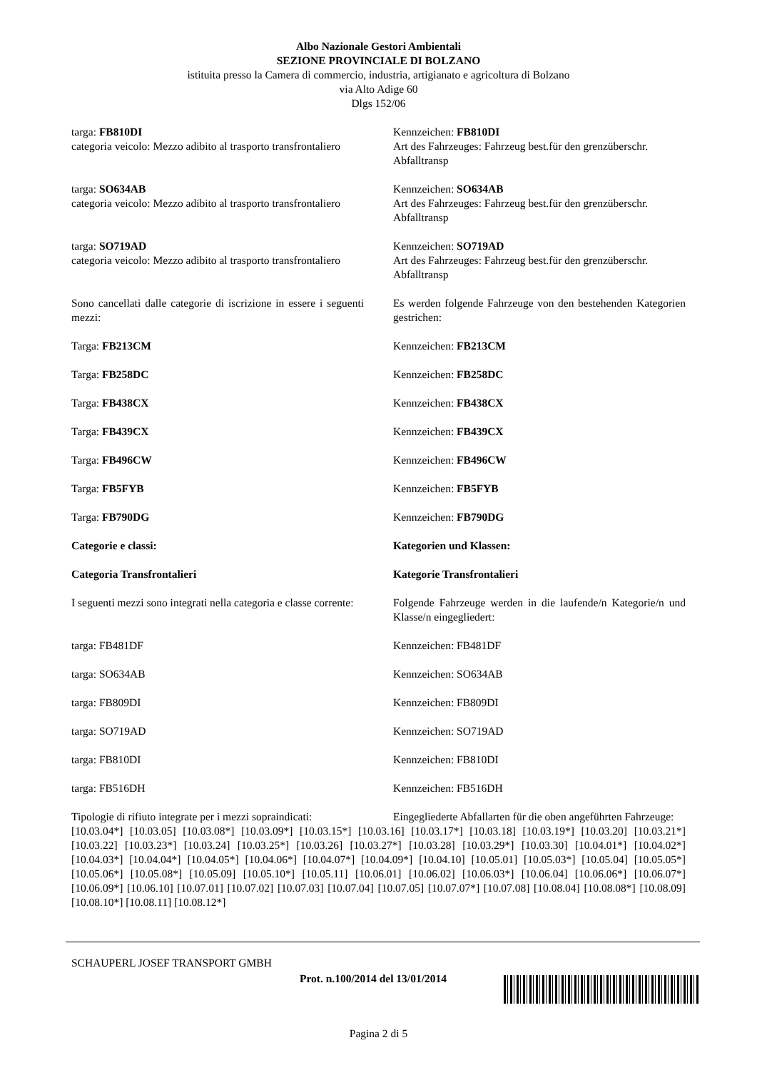Albo Nazionale Gestori Ambientali
SEZIONE PROVINCIALE DI BOLZANO
istituita presso la Camera di commercio, industria, artigianato e agricoltura di Bolzano
via Alto Adige 60
Dlgs 152/06
targa: FB810DI
categoria veicolo: Mezzo adibito al trasporto transfrontaliero
Kennzeichen: FB810DI
Art des Fahrzeuges: Fahrzeug best.für den grenzüberschr. Abfalltransp
targa: SO634AB
categoria veicolo: Mezzo adibito al trasporto transfrontaliero
Kennzeichen: SO634AB
Art des Fahrzeuges: Fahrzeug best.für den grenzüberschr. Abfalltransp
targa: SO719AD
categoria veicolo: Mezzo adibito al trasporto transfrontaliero
Kennzeichen: SO719AD
Art des Fahrzeuges: Fahrzeug best.für den grenzüberschr. Abfalltransp
Sono cancellati dalle categorie di iscrizione in essere i seguenti mezzi:
Es werden folgende Fahrzeuge von den bestehenden Kategorien gestrichen:
Targa: FB213CM Kennzeichen: FB213CM
Targa: FB258DC Kennzeichen: FB258DC
Targa: FB438CX Kennzeichen: FB438CX
Targa: FB439CX Kennzeichen: FB439CX
Targa: FB496CW Kennzeichen: FB496CW
Targa: FB5FYB Kennzeichen: FB5FYB
Targa: FB790DG Kennzeichen: FB790DG
Categorie e classi: Kategorien und Klassen:
Categoria Transfrontalieri Kategorie Transfrontalieri
I seguenti mezzi sono integrati nella categoria e classe corrente:
Folgende Fahrzeuge werden in die laufende/n Kategorie/n und Klasse/n eingegliedert:
targa: FB481DF Kennzeichen: FB481DF
targa: SO634AB Kennzeichen: SO634AB
targa: FB809DI Kennzeichen: FB809DI
targa: SO719AD Kennzeichen: SO719AD
targa: FB810DI Kennzeichen: FB810DI
targa: FB516DH Kennzeichen: FB516DH
Tipologie di rifiuto integrate per i mezzi sopraindicati:
Eingegliederte Abfallarten für die oben angeführten Fahrzeuge:
[10.03.04*] [10.03.05] [10.03.08*] [10.03.09*] [10.03.15*] [10.03.16] [10.03.17*] [10.03.18] [10.03.19*] [10.03.20] [10.03.21*] [10.03.22] [10.03.23*] [10.03.24] [10.03.25*] [10.03.26] [10.03.27*] [10.03.28] [10.03.29*] [10.03.30] [10.04.01*] [10.04.02*] [10.04.03*] [10.04.04*] [10.04.05*] [10.04.06*] [10.04.07*] [10.04.09*] [10.04.10] [10.05.01] [10.05.03*] [10.05.04] [10.05.05*] [10.05.06*] [10.05.08*] [10.05.09] [10.05.10*] [10.05.11] [10.06.01] [10.06.02] [10.06.03*] [10.06.04] [10.06.06*] [10.06.07*] [10.06.09*] [10.06.10] [10.07.01] [10.07.02] [10.07.03] [10.07.04] [10.07.05] [10.07.07*] [10.07.08] [10.08.04] [10.08.08*] [10.08.09] [10.08.10*] [10.08.11] [10.08.12*]
SCHAUPERL JOSEF TRANSPORT GMBH
Prot. n.100/2014 del 13/01/2014
Pagina 2 di 5